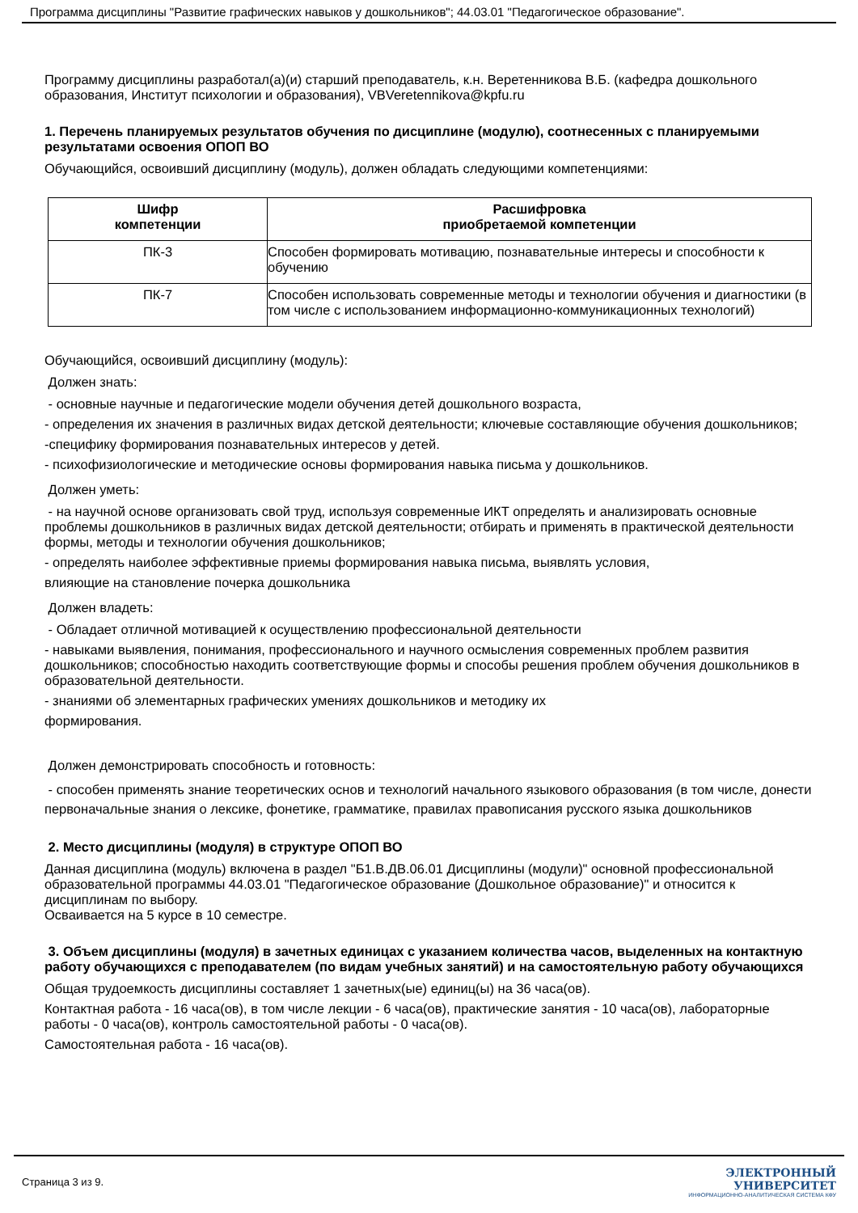Программа дисциплины "Развитие графических навыков у дошкольников"; 44.03.01 "Педагогическое образование".
Программу дисциплины разработал(а)(и) старший преподаватель, к.н. Веретенникова В.Б. (кафедра дошкольного образования, Институт психологии и образования), VBVeretennikova@kpfu.ru
1. Перечень планируемых результатов обучения по дисциплине (модулю), соотнесенных с планируемыми результатами освоения ОПОП ВО
Обучающийся, освоивший дисциплину (модуль), должен обладать следующими компетенциями:
| Шифр компетенции | Расшифровка приобретаемой компетенции |
| --- | --- |
| ПК-3 | Способен формировать мотивацию, познавательные интересы и способности к обучению |
| ПК-7 | Способен использовать современные методы и технологии обучения и диагностики (в том числе с использованием информационно-коммуникационных технологий) |
Обучающийся, освоивший дисциплину (модуль):
Должен знать:
- основные научные и педагогические модели обучения детей дошкольного возраста,
- определения их значения в различных видах детской деятельности; ключевые составляющие обучения дошкольников;
-специфику формирования познавательных интересов у детей.
- психофизиологические и методические основы формирования навыка письма у дошкольников.
Должен уметь:
- на научной основе организовать свой труд, используя современные ИКТ определять и анализировать основные проблемы дошкольников в различных видах детской деятельности; отбирать и применять в практической деятельности формы, методы и технологии обучения дошкольников;
- определять наиболее эффективные приемы формирования навыка письма, выявлять условия,
влияющие на становление почерка дошкольника
Должен владеть:
- Обладает отличной мотивацией к осуществлению профессиональной деятельности
- навыками выявления, понимания, профессионального и научного осмысления современных проблем развития дошкольников; способностью находить соответствующие формы и способы решения проблем обучения дошкольников в образовательной деятельности.
- знаниями об элементарных графических умениях дошкольников и методику их
формирования.
Должен демонстрировать способность и готовность:
- способен применять знание теоретических основ и технологий начального языкового образования (в том числе, донести первоначальные знания о лексике, фонетике, грамматике, правилах правописания русского языка дошкольников
2. Место дисциплины (модуля) в структуре ОПОП ВО
Данная дисциплина (модуль) включена в раздел "Б1.В.ДВ.06.01 Дисциплины (модули)" основной профессиональной образовательной программы 44.03.01 "Педагогическое образование (Дошкольное образование)" и относится к дисциплинам по выбору.
Осваивается на 5 курсе в 10 семестре.
3. Объем дисциплины (модуля) в зачетных единицах с указанием количества часов, выделенных на контактную работу обучающихся с преподавателем (по видам учебных занятий) и на самостоятельную работу обучающихся
Общая трудоемкость дисциплины составляет 1 зачетных(ые) единиц(ы) на 36 часа(ов).
Контактная работа - 16 часа(ов), в том числе лекции - 6 часа(ов), практические занятия - 10 часа(ов), лабораторные работы - 0 часа(ов), контроль самостоятельной работы - 0 часа(ов).
Самостоятельная работа - 16 часа(ов).
Страница 3 из 9.
ЭЛЕКТРОННЫЙ
УНИВЕРСИТЕТ
ИНФОРМАЦИОННО-АНАЛИТИЧЕСКАЯ СИСТЕМА КФУ